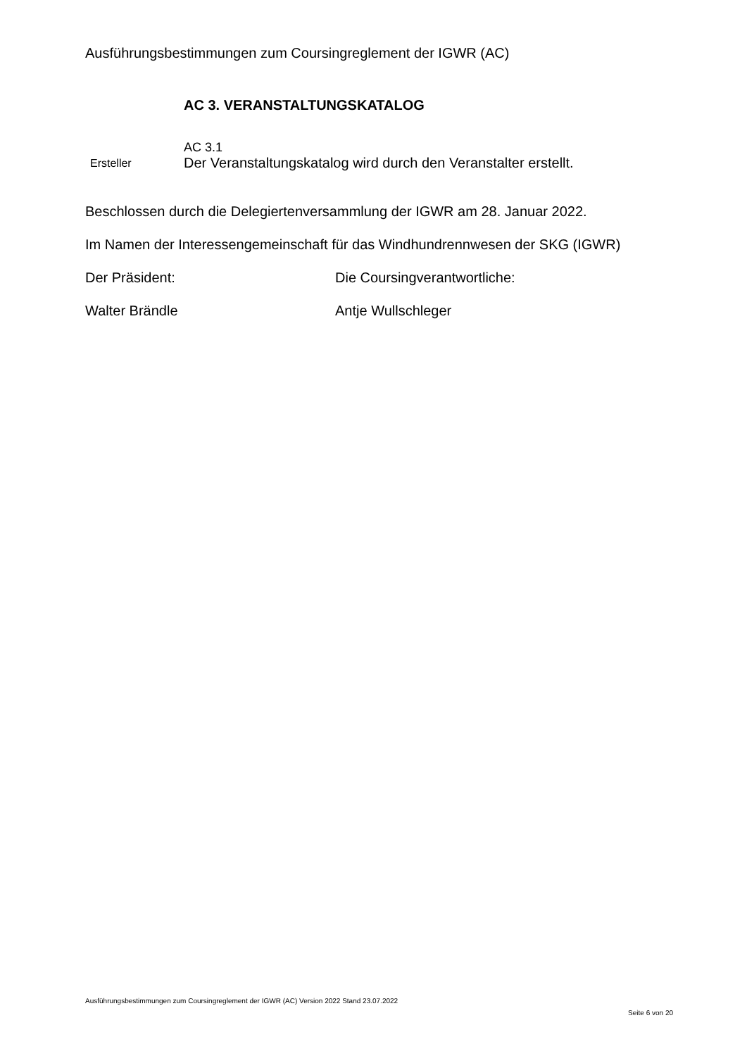Ausführungsbestimmungen zum Coursingreglement der IGWR (AC)
AC 3. VERANSTALTUNGSKATALOG
Ersteller
AC 3.1
Der Veranstaltungskatalog wird durch den Veranstalter erstellt.
Beschlossen durch die Delegiertenversammlung der IGWR am 28. Januar 2022.
Im Namen der Interessengemeinschaft für das Windhundrennwesen der SKG (IGWR)
Der Präsident: Die Coursingverantwortliche:
Walter Brändle Antje Wullschleger
Ausführungsbestimmungen zum Coursingreglement der IGWR (AC) Version 2022 Stand 23.07.2022
Seite 6 von 20